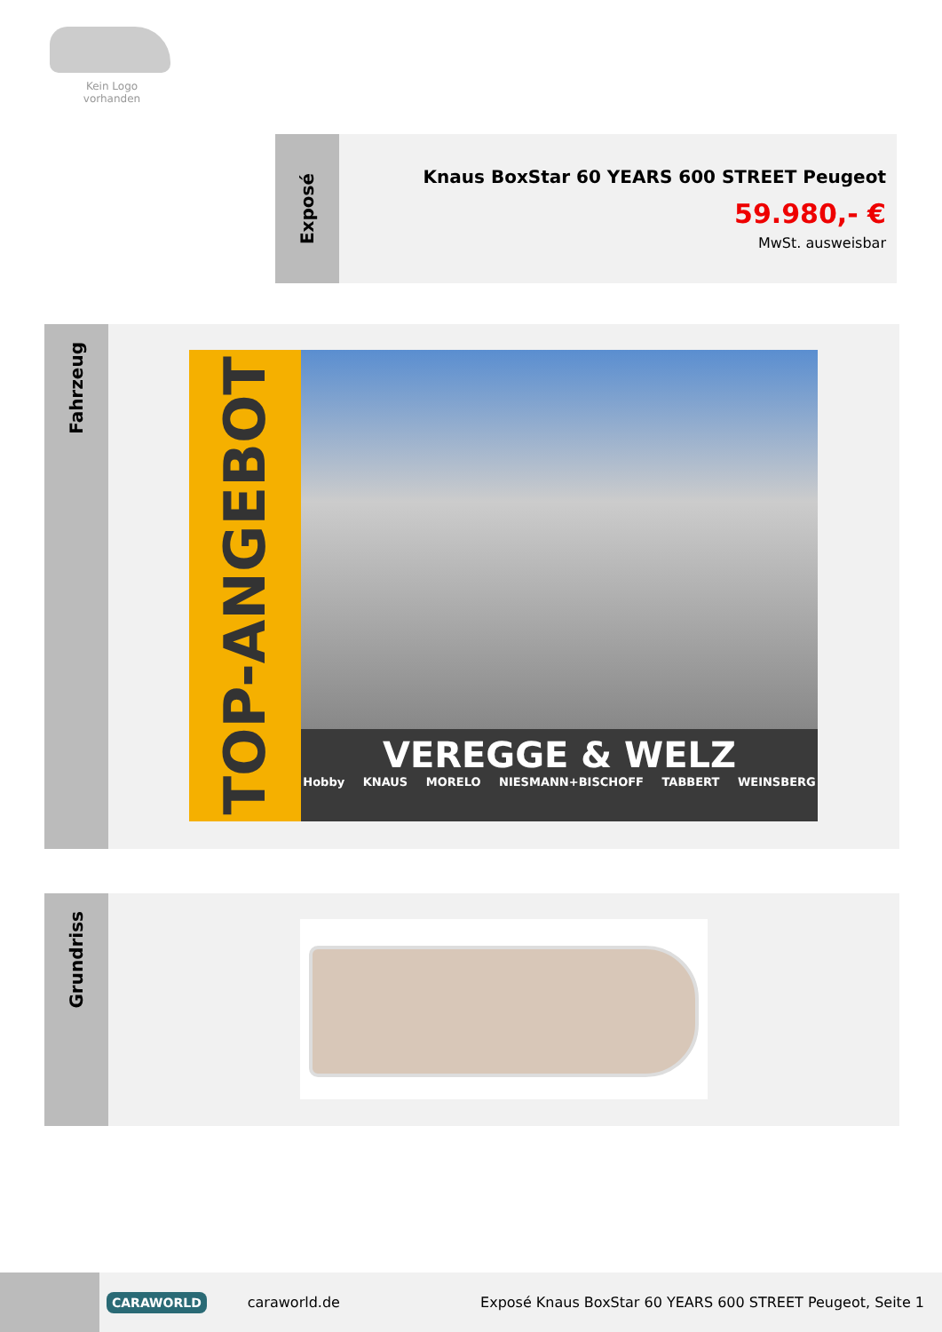Kein Logo
vorhanden
Exposé
Knaus BoxStar 60 YEARS 600 STREET Peugeot
59.980,- €
MwSt. ausweisbar
Fahrzeug
TOP-ANGEBOT
VEREGGE & WELZ
Hobby KNAUS MORELO NIESMANN+BISCHOFF TABBERT WEINSBERG
Grundriss
CARAWORLD
caraworld.de
Exposé Knaus BoxStar 60 YEARS 600 STREET Peugeot, Seite 1